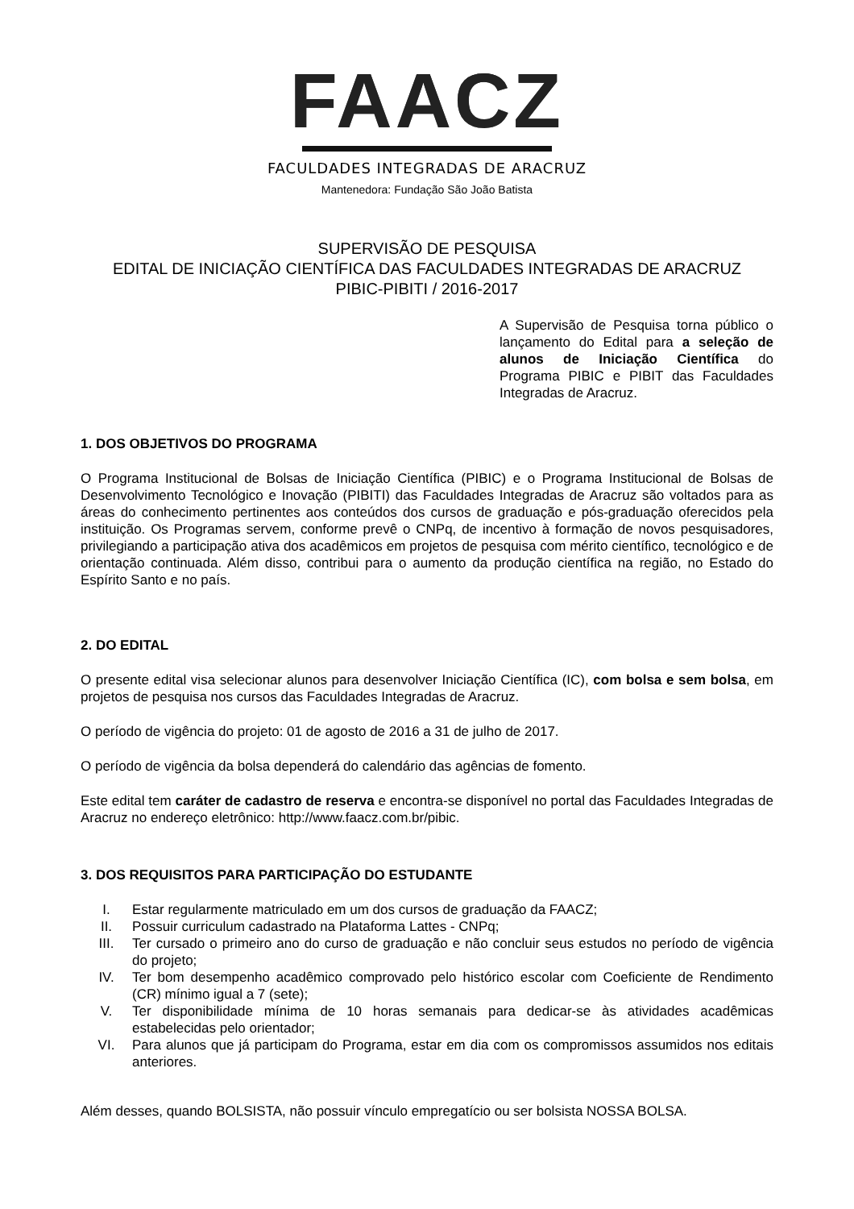FAACZ
FACULDADES INTEGRADAS DE ARACRUZ
Mantenedora: Fundação São João Batista
SUPERVISÃO DE PESQUISA
EDITAL DE INICIAÇÃO CIENTÍFICA DAS FACULDADES INTEGRADAS DE ARACRUZ
PIBIC-PIBITI / 2016-2017
A Supervisão de Pesquisa torna público o lançamento do Edital para a seleção de alunos de Iniciação Científica do Programa PIBIC e PIBIT das Faculdades Integradas de Aracruz.
1. DOS OBJETIVOS DO PROGRAMA
O Programa Institucional de Bolsas de Iniciação Científica (PIBIC) e o Programa Institucional de Bolsas de Desenvolvimento Tecnológico e Inovação (PIBITI) das Faculdades Integradas de Aracruz são voltados para as áreas do conhecimento pertinentes aos conteúdos dos cursos de graduação e pós-graduação oferecidos pela instituição. Os Programas servem, conforme prevê o CNPq, de incentivo à formação de novos pesquisadores, privilegiando a participação ativa dos acadêmicos em projetos de pesquisa com mérito científico, tecnológico e de orientação continuada. Além disso, contribui para o aumento da produção científica na região, no Estado do Espírito Santo e no país.
2. DO EDITAL
O presente edital visa selecionar alunos para desenvolver Iniciação Científica (IC), com bolsa e sem bolsa, em projetos de pesquisa nos cursos das Faculdades Integradas de Aracruz.
O período de vigência do projeto: 01 de agosto de 2016 a 31 de julho de 2017.
O período de vigência da bolsa dependerá do calendário das agências de fomento.
Este edital tem caráter de cadastro de reserva e encontra-se disponível no portal das Faculdades Integradas de Aracruz no endereço eletrônico: http://www.faacz.com.br/pibic.
3. DOS REQUISITOS PARA PARTICIPAÇÃO DO ESTUDANTE
I. Estar regularmente matriculado em um dos cursos de graduação da FAACZ;
II. Possuir curriculum cadastrado na Plataforma Lattes - CNPq;
III. Ter cursado o primeiro ano do curso de graduação e não concluir seus estudos no período de vigência do projeto;
IV. Ter bom desempenho acadêmico comprovado pelo histórico escolar com Coeficiente de Rendimento (CR) mínimo igual a 7 (sete);
V. Ter disponibilidade mínima de 10 horas semanais para dedicar-se às atividades acadêmicas estabelecidas pelo orientador;
VI. Para alunos que já participam do Programa, estar em dia com os compromissos assumidos nos editais anteriores.
Além desses, quando BOLSISTA, não possuir vínculo empregatício ou ser bolsista NOSSA BOLSA.